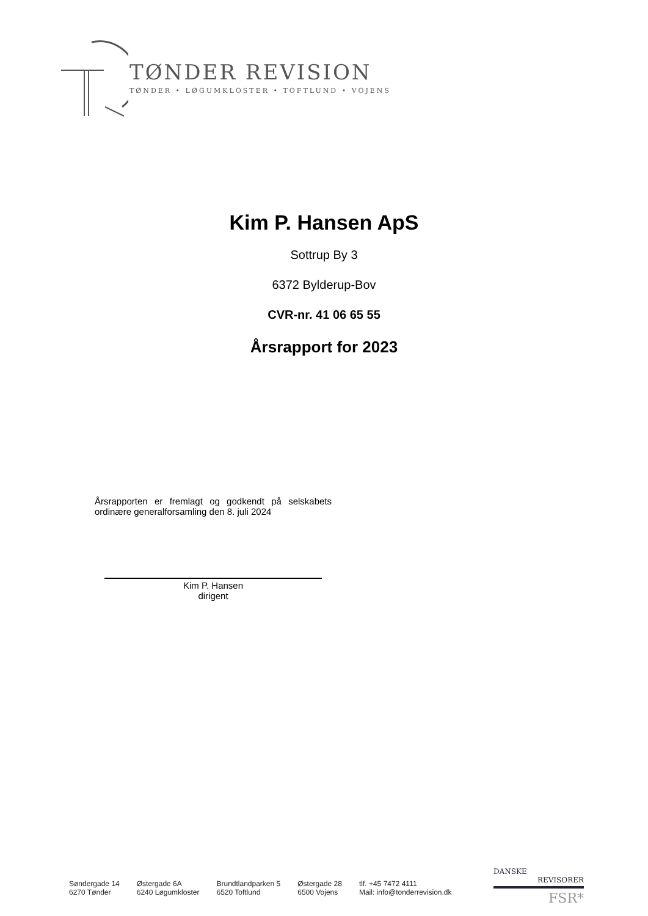TØNDER REVISION
TØNDER • LØGUMKLOSTER • TOFTLUND • VOJENS
Kim P. Hansen ApS
Sottrup By 3
6372 Bylderup-Bov
CVR-nr. 41 06 65 55
Årsrapport for 2023
Årsrapporten er fremlagt og godkendt på selskabets ordinære generalforsamling den 8. juli 2024
Kim P. Hansen
dirigent
Søndergade 14
6270 Tønder
Østergade 6A
6240 Løgumkloster
Brundtlandparken 5
6520 Toftlund
Østergade 28
6500 Vojens
tlf. +45 7472 4111
Mail: info@tonderrevision.dk
DANSKE
REVISORER
FSR*